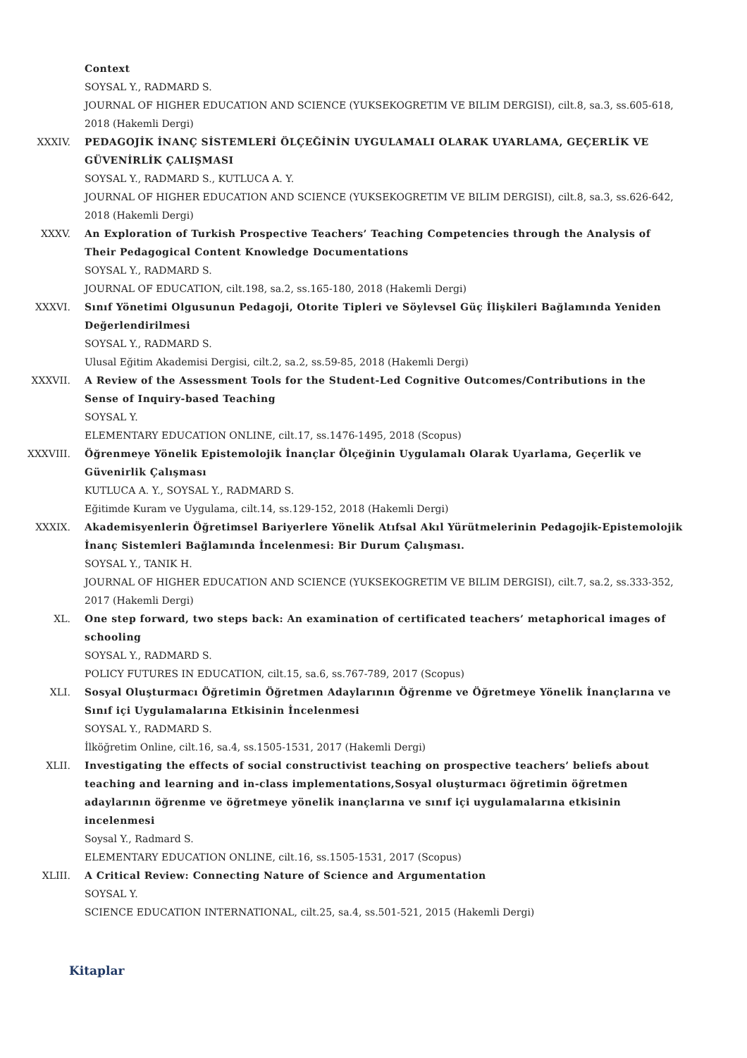Context
SOYSAL Y., RADMARD S.
JOURNAL OF HIGHER EDUCATION AND SCIENCE (YUKSEKOGRETIM VE BILIM DERGISI), cilt.8, sa.3, ss.605-618, 2018 (Hakemli Dergi)
XXXIV. PEDAGOJİK İNANÇ SİSTEMLERİ ÖLÇEĞİNİN UYGULAMALI OLARAK UYARLAMA, GEÇERLİK VE GÜVENİRLİK ÇALIŞMASI
SOYSAL Y., RADMARD S., KUTLUCA A. Y.
JOURNAL OF HIGHER EDUCATION AND SCIENCE (YUKSEKOGRETIM VE BILIM DERGISI), cilt.8, sa.3, ss.626-642, 2018 (Hakemli Dergi)
XXXV. An Exploration of Turkish Prospective Teachers’ Teaching Competencies through the Analysis of Their Pedagogical Content Knowledge Documentations
SOYSAL Y., RADMARD S.
JOURNAL OF EDUCATION, cilt.198, sa.2, ss.165-180, 2018 (Hakemli Dergi)
XXXVI. Sınıf Yönetimi Olgusunun Pedagoji, Otorite Tipleri ve Söylevsel Güç İlişkileri Bağlamında Yeniden Değerlendirilmesi
SOYSAL Y., RADMARD S.
Ulusal Eğitim Akademisi Dergisi, cilt.2, sa.2, ss.59-85, 2018 (Hakemli Dergi)
XXXVII. A Review of the Assessment Tools for the Student-Led Cognitive Outcomes/Contributions in the Sense of Inquiry-based Teaching
SOYSAL Y.
ELEMENTARY EDUCATION ONLINE, cilt.17, ss.1476-1495, 2018 (Scopus)
XXXVIII. Öğrenmeye Yönelik Epistemolojik İnançlar Ölçeğinin Uygulamalı Olarak Uyarlama, Geçerlik ve Güvenirlik Çalışması
KUTLUCA A. Y., SOYSAL Y., RADMARD S.
Eğitimde Kuram ve Uygulama, cilt.14, ss.129-152, 2018 (Hakemli Dergi)
XXXIX. Akademisyenlerin Öğretimsel Bariyerlere Yönelik Atıfsal Akıl Yürütmelerinin Pedagojik-Epistemolojik İnanç Sistemleri Bağlamında İncelenmesi: Bir Durum Çalışması.
SOYSAL Y., TANIK H.
JOURNAL OF HIGHER EDUCATION AND SCIENCE (YUKSEKOGRETIM VE BILIM DERGISI), cilt.7, sa.2, ss.333-352, 2017 (Hakemli Dergi)
XL. One step forward, two steps back: An examination of certificated teachers’ metaphorical images of schooling
SOYSAL Y., RADMARD S.
POLICY FUTURES IN EDUCATION, cilt.15, sa.6, ss.767-789, 2017 (Scopus)
XLI. Sosyal Oluşturmacı Öğretimin Öğretmen Adaylarının Öğrenme ve Öğretmeye Yönelik İnançlarına ve Sınıf içi Uygulamalarına Etkisinin İncelenmesi
SOYSAL Y., RADMARD S.
İlköğretim Online, cilt.16, sa.4, ss.1505-1531, 2017 (Hakemli Dergi)
XLII. Investigating the effects of social constructivist teaching on prospective teachers’ beliefs about teaching and learning and in-class implementations,Sosyal oluşturmacı öğretimin öğretmen adaylarının öğrenme ve öğretmeye yönelik inançlarına ve sınıf içi uygulamalarına etkisinin incelenmesi
Soysal Y., Radmard S.
ELEMENTARY EDUCATION ONLINE, cilt.16, ss.1505-1531, 2017 (Scopus)
XLIII. A Critical Review: Connecting Nature of Science and Argumentation
SOYSAL Y.
SCIENCE EDUCATION INTERNATIONAL, cilt.25, sa.4, ss.501-521, 2015 (Hakemli Dergi)
Kitaplar